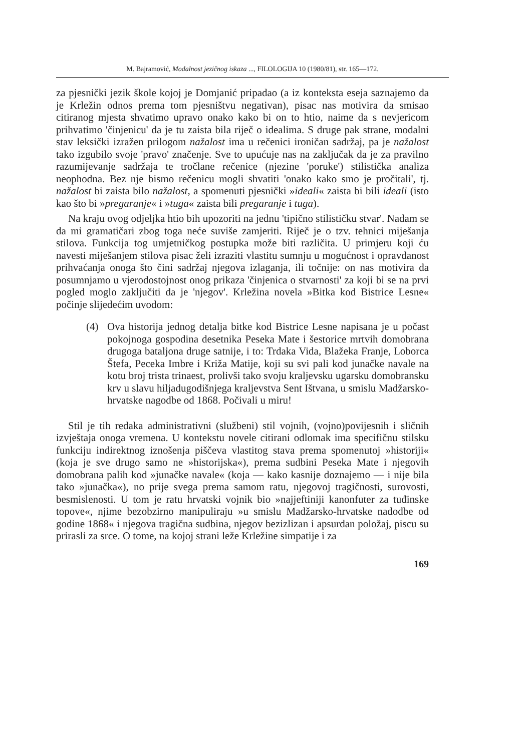M. Bajramović, Modalnost jezičnog iskaza ..., FILOLOGIJA 10 (1980/81), str. 165—172.
za pjesnički jezik škole kojoj je Domjanić pripadao (a iz konteksta eseja saznajemo da je Krležin odnos prema tom pjesništvu negativan), pisac nas motivira da smisao citiranog mjesta shvatimo upravo onako kako bi on to htio, naime da s nevjericom prihvatimo 'činjenicu' da je tu zaista bila riječ o idealima. S druge pak strane, modalni stav leksički izražen prilogom nažalost ima u rečenici ironičan sadržaj, pa je nažalost tako izgubilo svoje 'pravo' značenje. Sve to upućuje nas na zaključak da je za pravilno razumijevanje sadržaja te tročlane rečenice (njezine 'poruke') stilistička analiza neophodna. Bez nje bismo rečenicu mogli shvatiti 'onako kako smo je pročitali', tj. nažalost bi zaista bilo nažalost, a spomenuti pjesnički »ideali« zaista bi bili ideali (isto kao što bi »pregaranje« i »tuga« zaista bili pregaranje i tuga).
Na kraju ovog odjeljka htio bih upozoriti na jednu 'tipično stilističku stvar'. Nadam se da mi gramatičari zbog toga neće suviše zamjeriti. Riječ je o tzv. tehnici miješanja stilova. Funkcija tog umjetničkog postupka može biti različita. U primjeru koji ću navesti miješanjem stilova pisac želi izraziti vlastitu sumnju u mogućnost i opravdanost prihvaćanja onoga što čini sadržaj njegova izlaganja, ili točnije: on nas motivira da posumnjamo u vjerodostojnost onog prikaza 'činjenica o stvarnosti' za koji bi se na prvi pogled moglo zaključiti da je 'njegov'. Krležina novela »Bitka kod Bistrice Lesne« počinje slijedećim uvodom:
(4)
Ova historija jednog detalja bitke kod Bistrice Lesne napisana je u počast pokojnoga gospodina desetnika Peseka Mate i šestorice mrtvih domobrana drugoga bataljona druge satnije, i to: Trdaka Vida, Blažeka Franje, Loborca Štefa, Peceka Imbre i Križa Matije, koji su svi pali kod junačke navale na kotu broj trista trinaest, prolivši tako svoju kraljevsku ugarsku domobransku krv u slavu hiljadugodišnjega kraljevstva Sent Ištvana, u smislu Madžarsko-hrvatske nagodbe od 1868. Počivali u miru!
Stil je tih redaka administrativni (službeni) stil vojnih, (vojno)povijesnih i sličnih izvještaja onoga vremena. U kontekstu novele citirani odlomak ima specifičnu stilsku funkciju indirektnog iznošenja piščeva vlastitog stava prema spomenutoj »historiji« (koja je sve drugo samo ne »historijska«), prema sudbini Peseka Mate i njegovih domobrana palih kod »junačke navale« (koja — kako kasnije doznajemo — i nije bila tako »junačka«), no prije svega prema samom ratu, njegovoj tragičnosti, surovosti, besmislenosti. U tom je ratu hrvatski vojnik bio »najjeftiniji kanonfuter za tuđinske topove«, njime bezobzirno manipuliraju »u smislu Madžarsko-hrvatske nadodbe od godine 1868« i njegova tragična sudbina, njegov bezizlizan i apsurdan položaj, piscu su prirasli za srce. O tome, na kojoj strani leže Krležine simpatije i za
169